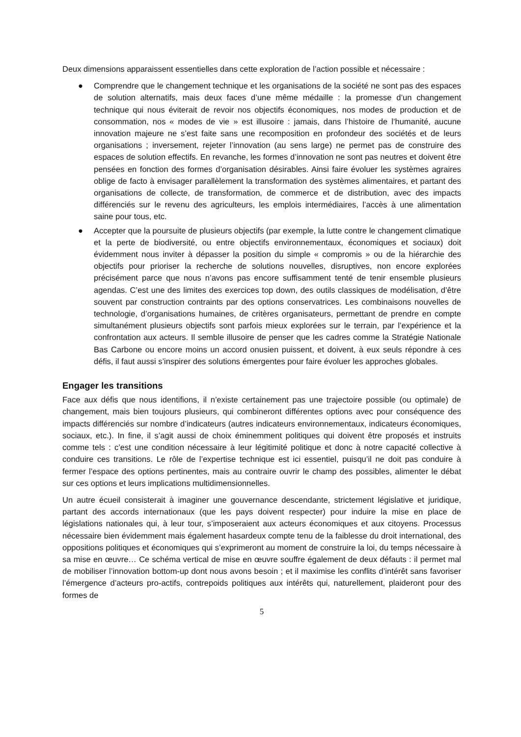Deux dimensions apparaissent essentielles dans cette exploration de l’action possible et nécessaire :
● Comprendre que le changement technique et les organisations de la société ne sont pas des espaces de solution alternatifs, mais deux faces d’une même médaille : la promesse d’un changement technique qui nous éviterait de revoir nos objectifs économiques, nos modes de production et de consommation, nos « modes de vie » est illusoire : jamais, dans l’histoire de l’humanité, aucune innovation majeure ne s’est faite sans une recomposition en profondeur des sociétés et de leurs organisations ; inversement, rejeter l’innovation (au sens large) ne permet pas de construire des espaces de solution effectifs. En revanche, les formes d’innovation ne sont pas neutres et doivent être pensées en fonction des formes d’organisation désirables. Ainsi faire évoluer les systèmes agraires oblige de facto à envisager parallèlement la transformation des systèmes alimentaires, et partant des organisations de collecte, de transformation, de commerce et de distribution, avec des impacts différenciés sur le revenu des agriculteurs, les emplois intermédiaires, l’accès à une alimentation saine pour tous, etc.
● Accepter que la poursuite de plusieurs objectifs (par exemple, la lutte contre le changement climatique et la perte de biodiversité, ou entre objectifs environnementaux, économiques et sociaux) doit évidemment nous inviter à dépasser la position du simple « compromis » ou de la hiérarchie des objectifs pour prioriser la recherche de solutions nouvelles, disruptives, non encore explorées précisément parce que nous n’avons pas encore suffisamment tenté de tenir ensemble plusieurs agendas. C’est une des limites des exercices top down, des outils classiques de modélisation, d’être souvent par construction contraints par des options conservatrices. Les combinaisons nouvelles de technologie, d’organisations humaines, de critères organisateurs, permettant de prendre en compte simultanément plusieurs objectifs sont parfois mieux explorées sur le terrain, par l’expérience et la confrontation aux acteurs. Il semble illusoire de penser que les cadres comme la Stratégie Nationale Bas Carbone ou encore moins un accord onusien puissent, et doivent, à eux seuls répondre à ces défis, il faut aussi s’inspirer des solutions émergentes pour faire évoluer les approches globales.
Engager les transitions
Face aux défis que nous identifions, il n’existe certainement pas une trajectoire possible (ou optimale) de changement, mais bien toujours plusieurs, qui combineront différentes options avec pour conséquence des impacts différenciés sur nombre d’indicateurs (autres indicateurs environnementaux, indicateurs économiques, sociaux, etc.). In fine, il s’agit aussi de choix éminemment politiques qui doivent être proposés et instruits comme tels : c’est une condition nécessaire à leur légitimité politique et donc à notre capacité collective à conduire ces transitions. Le rôle de l’expertise technique est ici essentiel, puisqu’il ne doit pas conduire à fermer l’espace des options pertinentes, mais au contraire ouvrir le champ des possibles, alimenter le débat sur ces options et leurs implications multidimensionnelles.
Un autre écueil consisterait à imaginer une gouvernance descendante, strictement législative et juridique, partant des accords internationaux (que les pays doivent respecter) pour induire la mise en place de législations nationales qui, à leur tour, s’imposeraient aux acteurs économiques et aux citoyens. Processus nécessaire bien évidemment mais également hasardeux compte tenu de la faiblesse du droit international, des oppositions politiques et économiques qui s’exprimeront au moment de construire la loi, du temps nécessaire à sa mise en œuvre… Ce schéma vertical de mise en œuvre souffre également de deux défauts : il permet mal de mobiliser l’innovation bottom-up dont nous avons besoin ; et il maximise les conflits d’intérêt sans favoriser l’émergence d’acteurs pro-actifs, contrepoids politiques aux intérêts qui, naturellement, plaideront pour des formes de
5